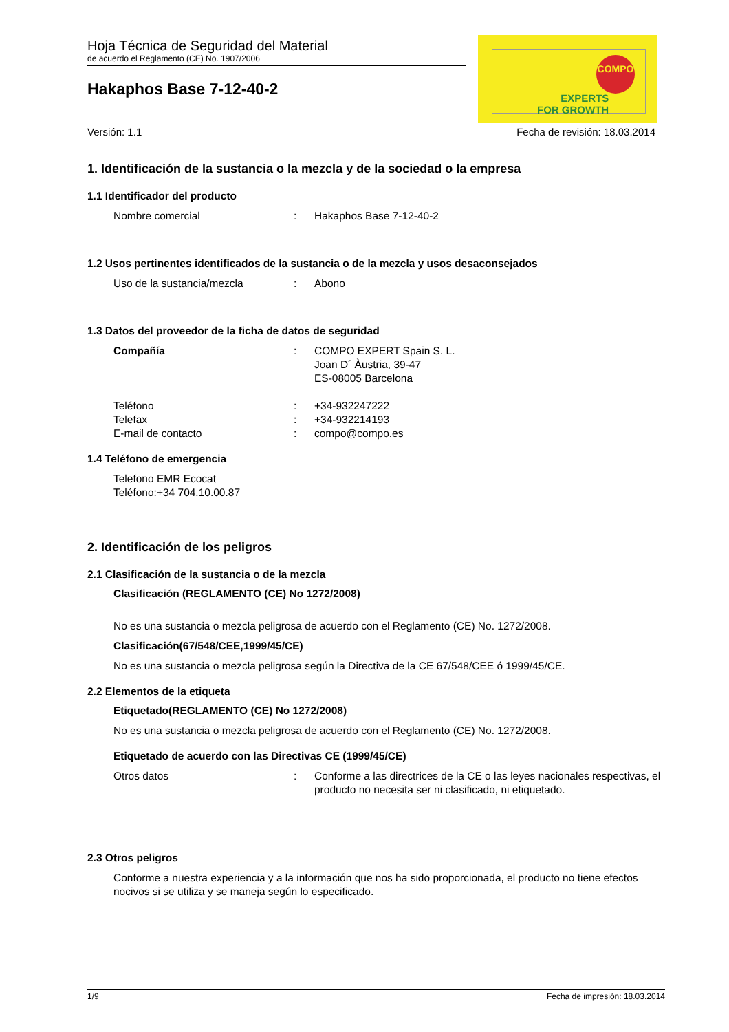Hoja Técnica de Seguridad del Material
de acuerdo el Reglamento (CE) No. 1907/2006
Hakaphos Base 7-12-40-2
COMPO
EXPERTS
FOR GROWTH
Versión: 1.1 Fecha de revisión: 18.03.2014
1. Identificación de la sustancia o la mezcla y de la sociedad o la empresa
1.1 Identificador del producto
Nombre comercial : Hakaphos Base 7-12-40-2
1.2 Usos pertinentes identificados de la sustancia o de la mezcla y usos desaconsejados
Uso de la sustancia/mezcla : Abono
1.3 Datos del proveedor de la ficha de datos de seguridad
Compañía : COMPO EXPERT Spain S. L.
Joan D´ Àustria, 39-47
ES-08005 Barcelona
Teléfono : +34-932247222
Telefax : +34-932214193
E-mail de contacto : compo@compo.es
1.4 Teléfono de emergencia
Telefono EMR Ecocat
Teléfono:+34 704.10.00.87
2. Identificación de los peligros
2.1 Clasificación de la sustancia o de la mezcla
Clasificación (REGLAMENTO (CE) No 1272/2008)
No es una sustancia o mezcla peligrosa de acuerdo con el Reglamento (CE) No. 1272/2008.
Clasificación(67/548/CEE,1999/45/CE)
No es una sustancia o mezcla peligrosa según la Directiva de la CE 67/548/CEE ó 1999/45/CE.
2.2 Elementos de la etiqueta
Etiquetado(REGLAMENTO (CE) No 1272/2008)
No es una sustancia o mezcla peligrosa de acuerdo con el Reglamento (CE) No. 1272/2008.
Etiquetado de acuerdo con las Directivas CE (1999/45/CE)
Otros datos : Conforme a las directrices de la CE o las leyes nacionales respectivas, el producto no necesita ser ni clasificado, ni etiquetado.
2.3 Otros peligros
Conforme a nuestra experiencia y a la información que nos ha sido proporcionada, el producto no tiene efectos nocivos si se utiliza y se maneja según lo especificado.
1/9 Fecha de impresión: 18.03.2014